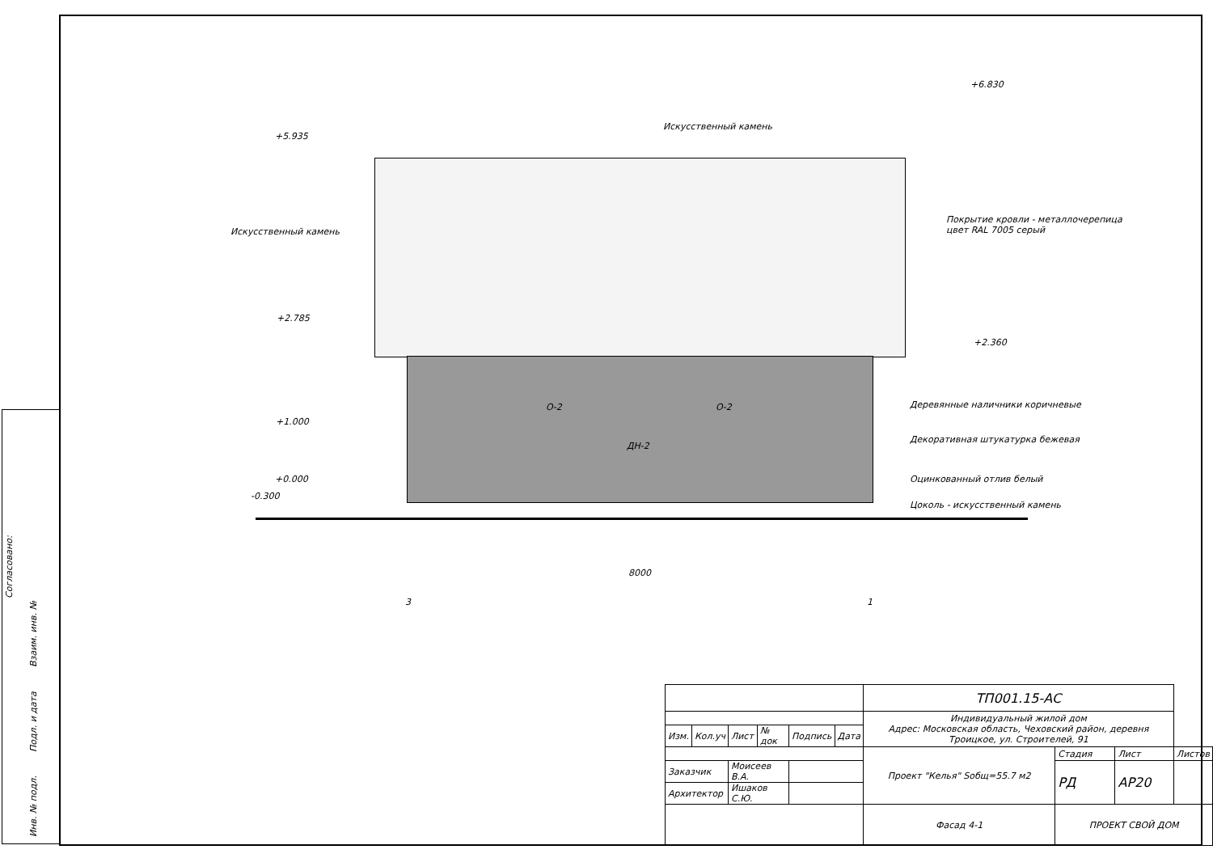+6.830
+5.935
Искусственный камень
Искусственный камень
Покрытие кровли - металлочерепица
цвет RAL 7005 серый
+2.785
+2.360
Деревянные наличники коричневые
Декоративная штукатурка бежевая
О-2 О-2
ДН-2
+1.000
+0.000
-0.300
Оцинкованный отлив белый
Цоколь - искусственный камень
8000
3 1
Согласовано:
Инв. № подл.
Подл. и дата
Взаим. инв. №
| | | | | | | ТП001.15-АС | | | |
| | | | | | | Индивидуальный жилой дом Адрес: Московская область, Чеховский район, деревня Троицкое, ул. Строителей, 91 | | | |
| Изм. | Кол.уч | Лист | № док | Подпись | Дата | | | | |
| | | | | | | Проект "Келья" Sобщ=55.7 м2 | Стадия | Лист | Листов |
| Заказчик | | Моисеев В.А. | | | | | РД | АР20 | |
| Архитектор | | Ишаков С.Ю. | | | | | | | |
| | | | | | | Фасад 4-1 | ПРОЕКТ СВОЙ ДОМ | | |